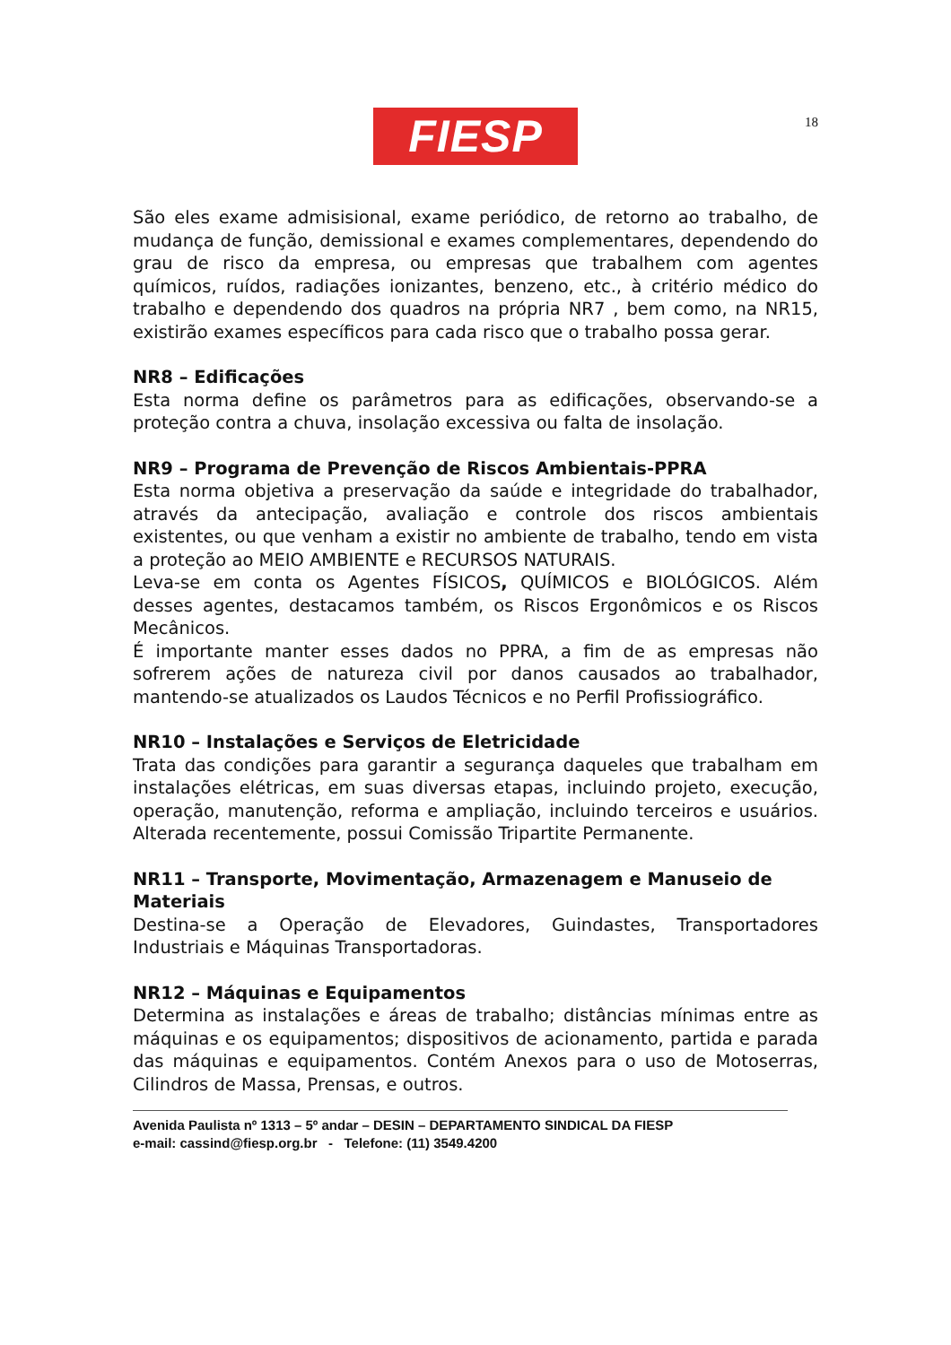FIESP
18
São eles exame admisisional, exame periódico, de retorno ao trabalho, de mudança de função, demissional e exames complementares, dependendo do grau de risco da empresa, ou empresas que trabalhem com agentes químicos, ruídos, radiações ionizantes, benzeno, etc., à critério médico do trabalho e dependendo dos quadros na própria NR7 , bem como, na NR15, existirão exames específicos para cada risco que o trabalho possa gerar.
NR8 – Edificações
Esta norma define os parâmetros para as edificações, observando-se a proteção contra a chuva, insolação excessiva ou falta de insolação.
NR9 – Programa de Prevenção de Riscos Ambientais-PPRA
Esta norma objetiva a preservação da saúde e integridade do trabalhador, através da antecipação, avaliação e controle dos riscos ambientais existentes, ou que venham a existir no ambiente de trabalho, tendo em vista a proteção ao MEIO AMBIENTE e RECURSOS NATURAIS.
Leva-se em conta os Agentes FÍSICOS, QUÍMICOS e BIOLÓGICOS. Além desses agentes, destacamos também, os Riscos Ergonômicos e os Riscos Mecânicos.
É importante manter esses dados no PPRA, a fim de as empresas não sofrerem ações de natureza civil por danos causados ao trabalhador, mantendo-se atualizados os Laudos Técnicos e no Perfil Profissiográfico.
NR10 – Instalações e Serviços de Eletricidade
Trata das condições para garantir a segurança daqueles que trabalham em instalações elétricas, em suas diversas etapas, incluindo projeto, execução, operação, manutenção, reforma e ampliação, incluindo terceiros e usuários. Alterada recentemente, possui Comissão Tripartite Permanente.
NR11 – Transporte, Movimentação, Armazenagem e Manuseio de Materiais
Destina-se a Operação de Elevadores, Guindastes, Transportadores Industriais e Máquinas Transportadoras.
NR12 – Máquinas e Equipamentos
Determina as instalações e áreas de trabalho; distâncias mínimas entre as máquinas e os equipamentos; dispositivos de acionamento, partida e parada das máquinas e equipamentos. Contém Anexos para o uso de Motoserras, Cilindros de Massa, Prensas, e outros.
Avenida Paulista nº 1313 – 5º andar – DESIN – DEPARTAMENTO SINDICAL DA FIESP
e-mail: cassind@fiesp.org.br - Telefone: (11) 3549.4200